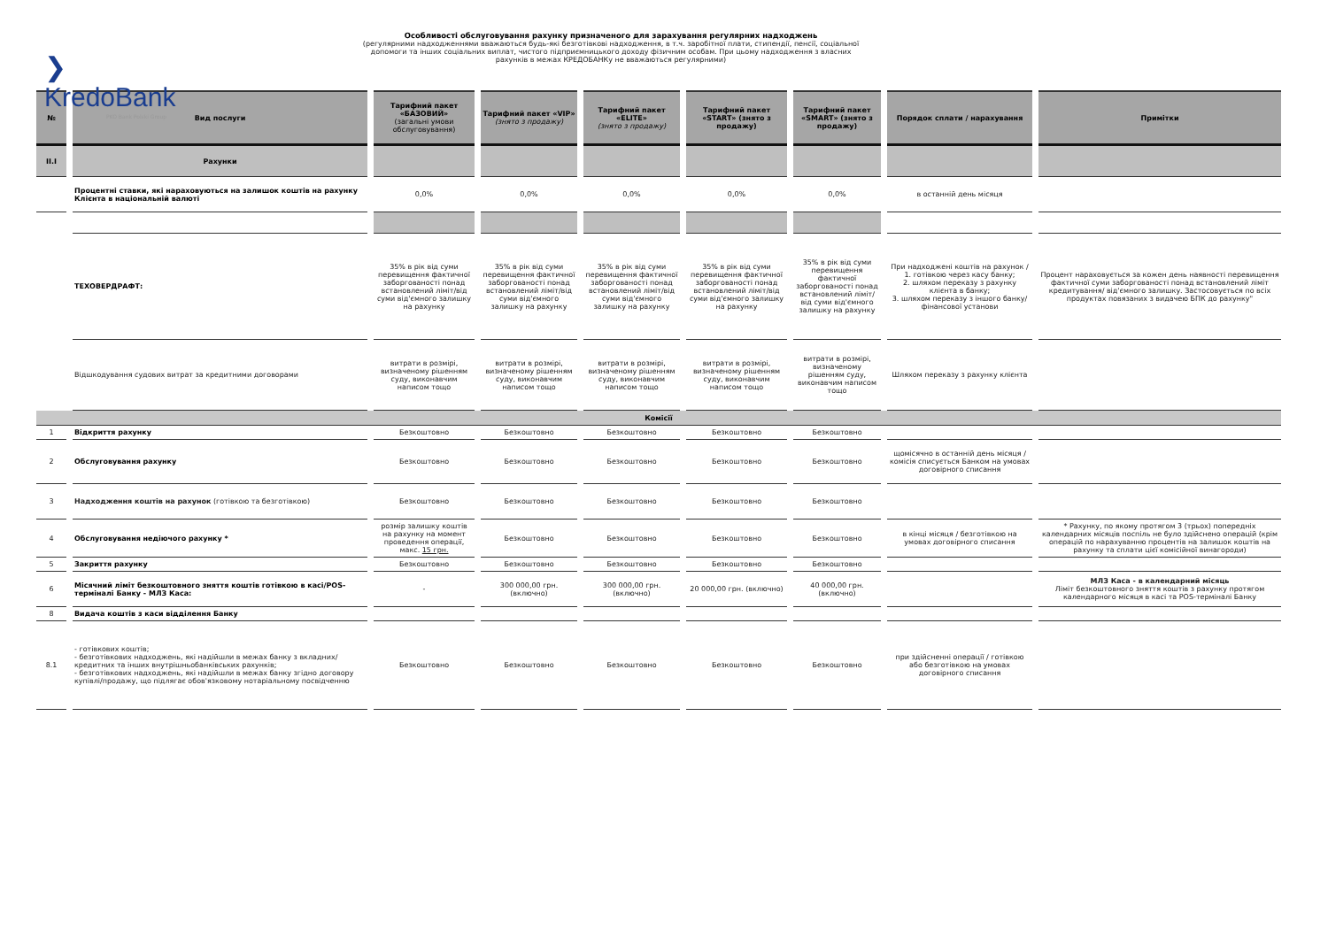❯ KredoBank
PKO Bank Polski Group
Особливості обслуговування рахунку призначеного для зарахування регулярних надходжень
(регулярними надходженнями вважаються будь-які безготівкові надходження, в т.ч. заробітної плати, стипендії, пенсії, соціальної допомоги та інших соціальних виплат, чистого підприємницького доходу фізичним особам. При цьому надходження з власних рахунків в межах КРЕДОБАНКу не вважаються регулярними)
| № | Вид послуги | Тарифний пакет «БАЗОВИЙ» (загальні умови обслуговування) | Тарифний пакет «VIP» (знято з продажу) | Тарифний пакет «ELITE» (знято з продажу) | Тарифний пакет «START» (знято з продажу) | Тарифний пакет «SMART» (знято з продажу) | Порядок сплати / нарахування | Примітки |
| --- | --- | --- | --- | --- | --- | --- | --- | --- |
| II.I | Рахунки | | | | | | | |
| | Процентні ставки, які нараховуються на залишок коштів на рахунку Клієнта в національній валюті | 0,0% | 0,0% | 0,0% | 0,0% | 0,0% | в останній день місяця | |
| | ТЕХОВЕРДРАФТ: | 35% в рік від суми перевищення фактичної заборгованості понад встановлений ліміт/від суми від'ємного залишку на рахунку | 35% в рік від суми перевищення фактичної заборгованості понад встановлений ліміт/від суми від'ємного залишку на рахунку | 35% в рік від суми перевищення фактичної заборгованості понад встановлений ліміт/від суми від'ємного залишку на рахунку | 35% в рік від суми перевищення фактичної заборгованості понад встановлений ліміт/від суми від'ємного залишку на рахунку | 35% в рік від суми перевищення фактичної заборгованості понад встановлений ліміт/від суми від'ємного залишку на рахунку | При надходжені коштів на рахунок / 1. готівкою через касу банку; 2. шляхом переказу з рахунку клієнта в банку; 3. шляхом переказу з іншого банку/фінансової установи | Процент нараховується за кожен день наявності перевищення фактичної суми заборгованості понад встановлений ліміт кредитування/ від'ємного залишку. Застосовується по всіх продуктах повязаних з видачею БПК до рахунку" |
| | Відшкодування судових витрат за кредитними договорами | витрати в розмірі, визначеному рішенням суду, виконавчим написом тощо | витрати в розмірі, визначеному рішенням суду, виконавчим написом тощо | витрати в розмірі, визначеному рішенням суду, виконавчим написом тощо | витрати в розмірі, визначеному рішенням суду, виконавчим написом тощо | витрати в розмірі, визначеному рішенням суду, виконавчим написом тощо | Шляхом переказу з рахунку клієнта | |
| Комісії | | | | | | | | |
| 1 | Відкриття рахунку | Безкоштовно | Безкоштовно | Безкоштовно | Безкоштовно | Безкоштовно | | |
| 2 | Обслуговування рахунку | Безкоштовно | Безкоштовно | Безкоштовно | Безкоштовно | Безкоштовно | щомісячно в останній день місяця / комісія списується Банком на умовах договірного списання | |
| 3 | Надходження коштів на рахунок (готівкою та безготівкою) | Безкоштовно | Безкоштовно | Безкоштовно | Безкоштовно | Безкоштовно | | |
| 4 | Обслуговування недіючого рахунку * | розмір залишку коштів на рахунку на момент проведення операції, макс. 15 грн. | Безкоштовно | Безкоштовно | Безкоштовно | Безкоштовно | в кінці місяця / безготівкою на умовах договірного списання | * Рахунку, по якому протягом 3 (трьох) попередніх календарних місяців поспіль не було здійснено операцій (крім операцій по нарахуванню процентів на залишок коштів на рахунку та сплати цієї комісійної винагороди) |
| 5 | Закриття рахунку | Безкоштовно | Безкоштовно | Безкоштовно | Безкоштовно | Безкоштовно | | |
| 6 | Місячний ліміт безкоштовного зняття коштів готівкою в касі/POS-терміналі Банку - МЛЗ Каса: | - | 300 000,00 грн. (включно) | 300 000,00 грн. (включно) | 20 000,00 грн. (включно) | 40 000,00 грн. (включно) | | МЛЗ Каса - в календарний місяць Ліміт безкоштовного зняття коштів з рахунку протягом календарного місяця в касі та POS-терміналі Банку |
| 8 | Видача коштів з каси відділення Банку | | | | | | | |
| 8.1 | - готівкових коштів; - безготівкових надходжень, які надійшли в межах банку з вкладних/кредитних та інших внутрішньобанківських рахунків; - безготівкових надходжень, які надійшли в межах банку згідно договору купівлі/продажу, що підлягає обов'язковому нотаріальному посвідченню | Безкоштовно | Безкоштовно | Безкоштовно | Безкоштовно | Безкоштовно | при здійсненні операції / готівкою або безготівкою на умовах договірного списання | |